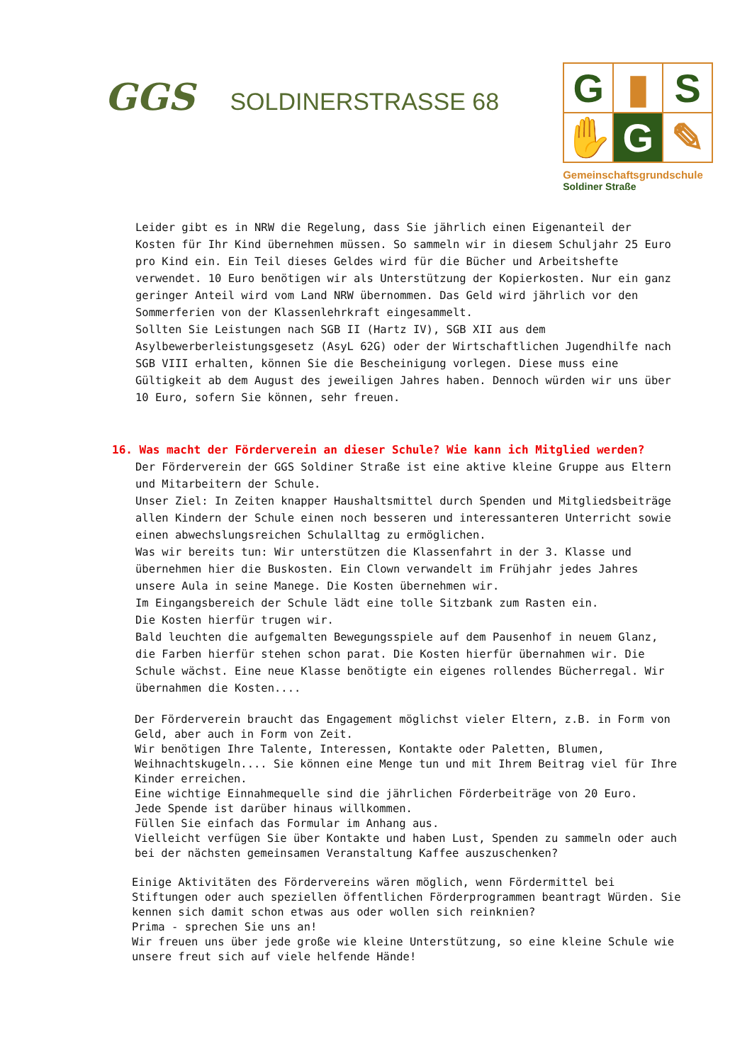GGS
SOLDINERSTRASSE 68
G
▮
S
✋
G
✎
Gemeinschaftsgrundschule
Soldiner Straße
Leider gibt es in NRW die Regelung, dass Sie jährlich einen Eigenanteil der Kosten für Ihr Kind übernehmen müssen. So sammeln wir in diesem Schuljahr 25 Euro pro Kind ein. Ein Teil dieses Geldes wird für die Bücher und Arbeitshefte verwendet. 10 Euro benötigen wir als Unterstützung der Kopierkosten. Nur ein ganz geringer Anteil wird vom Land NRW übernommen. Das Geld wird jährlich vor den Sommerferien von der Klassenlehrkraft eingesammelt.
Sollten Sie Leistungen nach SGB II (Hartz IV), SGB XII aus dem Asylbewerberleistungsgesetz (AsyL 62G) oder der Wirtschaftlichen Jugendhilfe nach SGB VIII erhalten, können Sie die Bescheinigung vorlegen. Diese muss eine Gültigkeit ab dem August des jeweiligen Jahres haben. Dennoch würden wir uns über 10 Euro, sofern Sie können, sehr freuen.
16. Was macht der Förderverein an dieser Schule? Wie kann ich Mitglied werden?
Der Förderverein der GGS Soldiner Straße ist eine aktive kleine Gruppe aus Eltern und Mitarbeitern der Schule.
Unser Ziel: In Zeiten knapper Haushaltsmittel durch Spenden und Mitgliedsbeiträge allen Kindern der Schule einen noch besseren und interessanteren Unterricht sowie einen abwechslungsreichen Schulalltag zu ermöglichen.
Was wir bereits tun: Wir unterstützen die Klassenfahrt in der 3. Klasse und übernehmen hier die Buskosten. Ein Clown verwandelt im Frühjahr jedes Jahres unsere Aula in seine Manege. Die Kosten übernehmen wir.
Im Eingangsbereich der Schule lädt eine tolle Sitzbank zum Rasten ein.
Die Kosten hierfür trugen wir.
Bald leuchten die aufgemalten Bewegungsspiele auf dem Pausenhof in neuem Glanz, die Farben hierfür stehen schon parat. Die Kosten hierfür übernahmen wir. Die Schule wächst. Eine neue Klasse benötigte ein eigenes rollendes Bücherregal. Wir übernahmen die Kosten....
Der Förderverein braucht das Engagement möglichst vieler Eltern, z.B. in Form von Geld, aber auch in Form von Zeit.
Wir benötigen Ihre Talente, Interessen, Kontakte oder Paletten, Blumen, Weihnachtskugeln.... Sie können eine Menge tun und mit Ihrem Beitrag viel für Ihre Kinder erreichen.
Eine wichtige Einnahmequelle sind die jährlichen Förderbeiträge von 20 Euro.
Jede Spende ist darüber hinaus willkommen.
Füllen Sie einfach das Formular im Anhang aus.
Vielleicht verfügen Sie über Kontakte und haben Lust, Spenden zu sammeln oder auch bei der nächsten gemeinsamen Veranstaltung Kaffee auszuschenken?
Einige Aktivitäten des Fördervereins wären möglich, wenn Fördermittel bei Stiftungen oder auch speziellen öffentlichen Förderprogrammen beantragt Würden. Sie kennen sich damit schon etwas aus oder wollen sich reinknien?
Prima - sprechen Sie uns an!
Wir freuen uns über jede große wie kleine Unterstützung, so eine kleine Schule wie unsere freut sich auf viele helfende Hände!